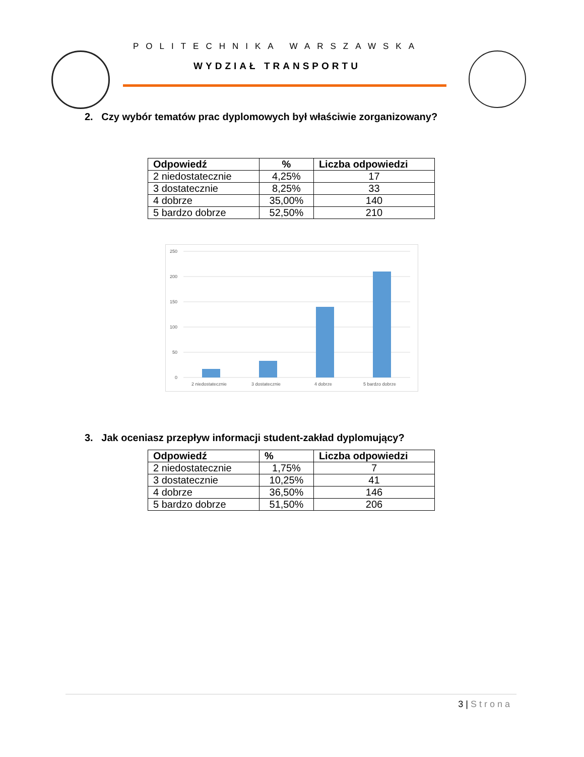POLITECHNIKA WARSZAWSKA
WYDZIAŁ TRANSPORTU
2. Czy wybór tematów prac dyplomowych był właściwie zorganizowany?
| Odpowiedź | % | Liczba odpowiedzi |
| --- | --- | --- |
| 2 niedostatecznie | 4,25% | 17 |
| 3 dostatecznie | 8,25% | 33 |
| 4 dobrze | 35,00% | 140 |
| 5 bardzo dobrze | 52,50% | 210 |
250
200
150
100
50
0
2 niedostatecznie
3 dostatecznie
4 dobrze
5 bardzo dobrze
3. Jak oceniasz przepływ informacji student-zakład dyplomujący?
| Odpowiedź | % | Liczba odpowiedzi |
| --- | --- | --- |
| 2 niedostatecznie | 1,75% | 7 |
| 3 dostatecznie | 10,25% | 41 |
| 4 dobrze | 36,50% | 146 |
| 5 bardzo dobrze | 51,50% | 206 |
3 | Strona